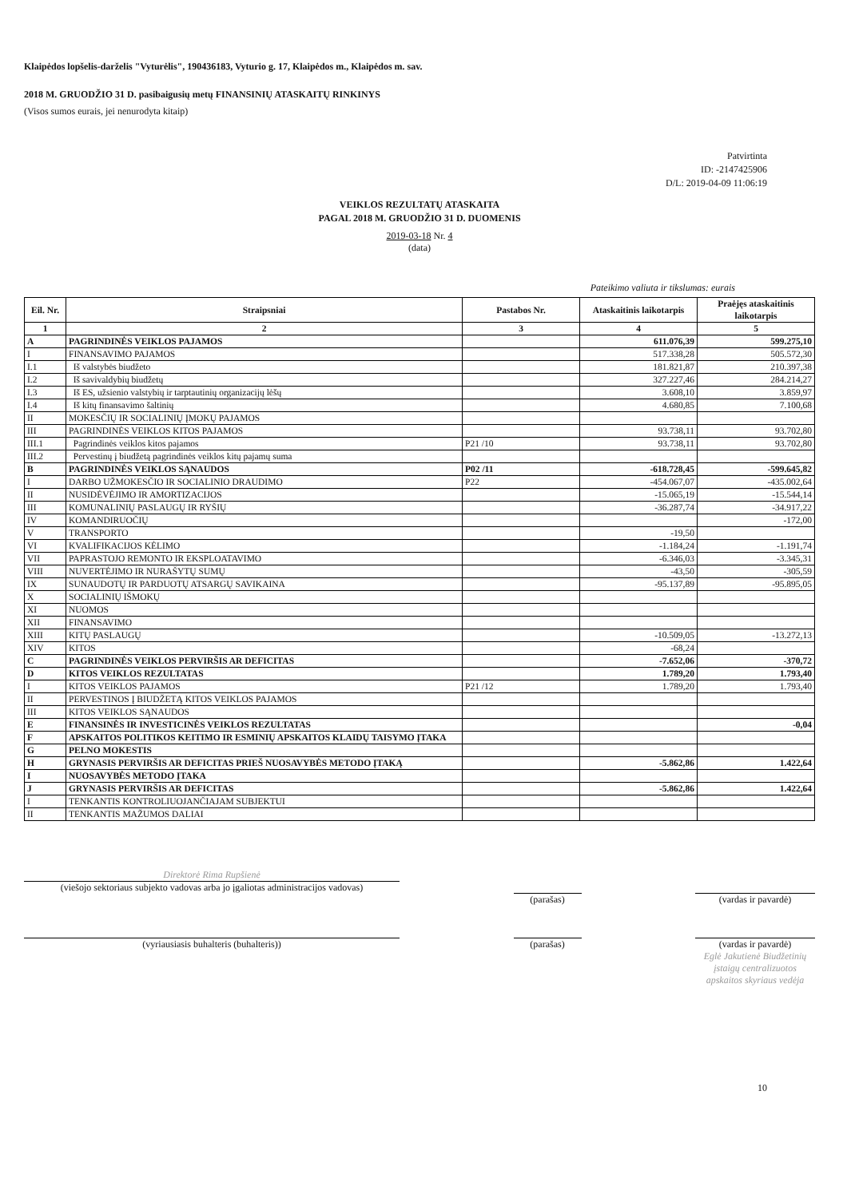Klaipėdos lopšelis-darželis "Vyturėlis", 190436183, Vyturio g. 17, Klaipėdos m., Klaipėdos m. sav.
2018 M. GRUODŽIO 31 D. pasibaigusių metų FINANSINIŲ ATASKAITŲ RINKINYS
(Visos sumos eurais, jei nenurodyta kitaip)
Patvirtinta
ID: -2147425906
D/L: 2019-04-09 11:06:19
VEIKLOS REZULTATŲ ATASKAITA
PAGAL 2018 M. GRUODŽIO 31 D. DUOMENIS
2019-03-18 Nr. 4
(data)
Pateikimo valiuta ir tikslumas: eurais
| Eil. Nr. | Straipsniai | Pastabos Nr. | Ataskaitinis laikotarpis | Praėjęs ataskaitinis laikotarpis |
| --- | --- | --- | --- | --- |
| 1 | 2 | 3 | 4 | 5 |
| A | PAGRINDINĖS VEIKLOS PAJAMOS | | 611.076,39 | 599.275,10 |
| I | FINANSAVIMO PAJAMOS | | 517.338,28 | 505.572,30 |
| I.1 | Iš valstybės biudžeto | | 181.821,87 | 210.397,38 |
| I.2 | Iš savivaldybių biudžetų | | 327.227,46 | 284.214,27 |
| I.3 | Iš ES, užsienio valstybių ir tarptautinių organizacijų lėšų | | 3.608,10 | 3.859,97 |
| I.4 | Iš kitų finansavimo šaltinių | | 4.680,85 | 7.100,68 |
| II | MOKESČIŲ IR SOCIALINIŲ ĮMOKŲ PAJAMOS | | | |
| III | PAGRINDINĖS VEIKLOS KITOS PAJAMOS | | 93.738,11 | 93.702,80 |
| III.1 | Pagrindinės veiklos kitos pajamos | P21 /10 | 93.738,11 | 93.702,80 |
| III.2 | Pervestinų į biudžetą pagrindinės veiklos kitų pajamų suma | | | |
| B | PAGRINDINĖS VEIKLOS SĄNAUDOS | P02 /11 | -618.728,45 | -599.645,82 |
| I | DARBO UŽMOKESČIO IR SOCIALINIO DRAUDIMO | P22 | -454.067,07 | -435.002,64 |
| II | NUSIDĖVĖJIMO IR AMORTIZACIJOS | | -15.065,19 | -15.544,14 |
| III | KOMUNALINIŲ PASLAUGŲ IR RYŠIŲ | | -36.287,74 | -34.917,22 |
| IV | KOMANDIRUOČIŲ | | | -172,00 |
| V | TRANSPORTO | | -19,50 | |
| VI | KVALIFIKACIJOS KĖLIMO | | -1.184,24 | -1.191,74 |
| VII | PAPRASTOJO REMONTO IR EKSPLOATAVIMO | | -6.346,03 | -3.345,31 |
| VIII | NUVERTĖJIMO IR NURAŠYTŲ SUMŲ | | -43,50 | -305,59 |
| IX | SUNAUDOTŲ IR PARDUOTŲ ATSARGŲ SAVIKAINA | | -95.137,89 | -95.895,05 |
| X | SOCIALINIŲ IŠMOKŲ | | | |
| XI | NUOMOS | | | |
| XII | FINANSAVIMO | | | |
| XIII | KITŲ PASLAUGŲ | | -10.509,05 | -13.272,13 |
| XIV | KITOS | | -68,24 | |
| C | PAGRINDINĖS VEIKLOS PERVIRŠIS AR DEFICITAS | | -7.652,06 | -370,72 |
| D | KITOS VEIKLOS REZULTATAS | | 1.789,20 | 1.793,40 |
| I | KITOS VEIKLOS PAJAMOS | P21 /12 | 1.789,20 | 1.793,40 |
| II | PERVESTINOS Į BIUDŽETĄ KITOS VEIKLOS PAJAMOS | | | |
| III | KITOS VEIKLOS SĄNAUDOS | | | |
| E | FINANSINĖS IR INVESTICINĖS VEIKLOS REZULTATAS | | | -0,04 |
| F | APSKAITOS POLITIKOS KEITIMO IR ESMINIŲ APSKAITOS KLAIDŲ TAISYMO ĮTAKA | | | |
| G | PELNO MOKESTIS | | | |
| H | GRYNASIS PERVIRŠIS AR DEFICITAS PRIEŠ NUOSAVYBĖS METODO ĮTAKĄ | | -5.862,86 | 1.422,64 |
| I | NUOSAVYBĖS METODO ĮTAKA | | | |
| J | GRYNASIS PERVIRŠIS AR DEFICITAS | | -5.862,86 | 1.422,64 |
| I | TENKANTIS KONTROLIUOJANČIAJAM SUBJEKTUI | | | |
| II | TENKANTIS MAŽUMOS DALIAI | | | |
Direktorė Rima Rupšienė
(viešojo sektoriaus subjekto vadovas arba jo įgaliotas administracijos vadovas)
(parašas) (vardas ir pavardė)
(vyriausiasis buhalteris (buhalteris)) (parašas) (vardas ir pavardė)
Eglė Jakutienė Biudžetinių įstaigų centralizuotos apskaitos skyriaus vedėja
10